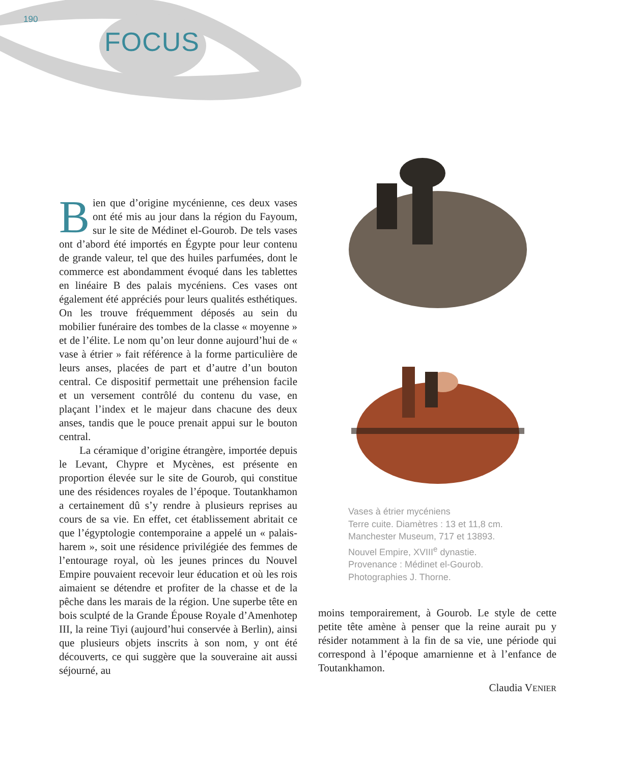190
FOCUS
Bien que d’origine mycénienne, ces deux vases ont été mis au jour dans la région du Fayoum, sur le site de Médinet el-Gourob. De tels vases ont d’abord été importés en Égypte pour leur contenu de grande valeur, tel que des huiles parfumées, dont le commerce est abondamment évoqué dans les tablettes en linéaire B des palais mycéniens. Ces vases ont également été appréciés pour leurs qualités esthétiques. On les trouve fréquemment déposés au sein du mobilier funéraire des tombes de la classe « moyenne » et de l’élite. Le nom qu’on leur donne aujourd’hui de « vase à étrier » fait référence à la forme particulière de leurs anses, placées de part et d’autre d’un bouton central. Ce dispositif permettait une préhension facile et un versement contrôlé du contenu du vase, en plaçant l’index et le majeur dans chacune des deux anses, tandis que le pouce prenait appui sur le bouton central.
La céramique d’origine étrangère, importée depuis le Levant, Chypre et Mycènes, est présente en proportion élevée sur le site de Gourob, qui constitue une des résidences royales de l’époque. Toutankhamon a certainement dû s’y rendre à plusieurs reprises au cours de sa vie. En effet, cet établissement abritait ce que l’égyptologie contemporaine a appelé un « palais-harem », soit une résidence privilégiée des femmes de l’entourage royal, où les jeunes princes du Nouvel Empire pouvaient recevoir leur éducation et où les rois aimaient se détendre et profiter de la chasse et de la pêche dans les marais de la région. Une superbe tête en bois sculpté de la Grande Épouse Royale d’Amenhotep III, la reine Tiyi (aujourd’hui conservée à Berlin), ainsi que plusieurs objets inscrits à son nom, y ont été découverts, ce qui suggère que la souveraine ait aussi séjourné, au
Vases à étrier mycéniens
Terre cuite. Diamètres : 13 et 11,8 cm.
Manchester Museum, 717 et 13893.
Nouvel Empire, XVIII<sup>e</sup> dynastie.
Provenance : Médinet el-Gourob.
Photographies J. Thorne.
moins temporairement, à Gourob. Le style de cette petite tête amène à penser que la reine aurait pu y résider notamment à la fin de sa vie, une période qui correspond à l’époque amarnienne et à l’enfance de Toutankhamon.
Claudia VENIER